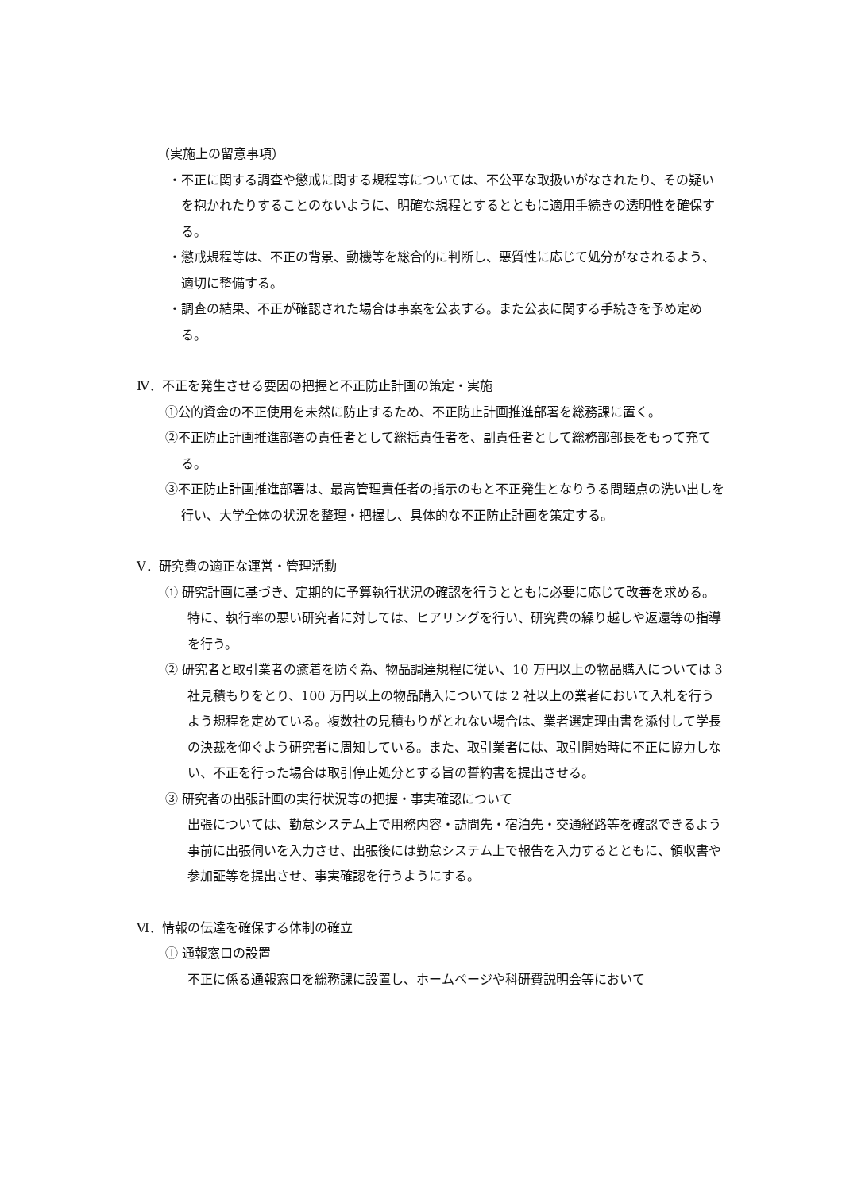（実施上の留意事項）
・不正に関する調査や懲戒に関する規程等については、不公平な取扱いがなされたり、その疑いを抱かれたりすることのないように、明確な規程とするとともに適用手続きの透明性を確保する。
・懲戒規程等は、不正の背景、動機等を総合的に判断し、悪質性に応じて処分がなされるよう、適切に整備する。
・調査の結果、不正が確認された場合は事案を公表する。また公表に関する手続きを予め定める。
Ⅳ．不正を発生させる要因の把握と不正防止計画の策定・実施
①公的資金の不正使用を未然に防止するため、不正防止計画推進部署を総務課に置く。
②不正防止計画推進部署の責任者として総括責任者を、副責任者として総務部部長をもって充てる。
③不正防止計画推進部署は、最高管理責任者の指示のもと不正発生となりうる問題点の洗い出しを行い、大学全体の状況を整理・把握し、具体的な不正防止計画を策定する。
Ⅴ．研究費の適正な運営・管理活動
① 研究計画に基づき、定期的に予算執行状況の確認を行うとともに必要に応じて改善を求める。特に、執行率の悪い研究者に対しては、ヒアリングを行い、研究費の繰り越しや返還等の指導を行う。
② 研究者と取引業者の癒着を防ぐ為、物品調達規程に従い、10 万円以上の物品購入については 3 社見積もりをとり、100 万円以上の物品購入については 2 社以上の業者において入札を行うよう規程を定めている。複数社の見積もりがとれない場合は、業者選定理由書を添付して学長の決裁を仰ぐよう研究者に周知している。また、取引業者には、取引開始時に不正に協力しない、不正を行った場合は取引停止処分とする旨の誓約書を提出させる。
③ 研究者の出張計画の実行状況等の把握・事実確認について
出張については、勤怠システム上で用務内容・訪問先・宿泊先・交通経路等を確認できるよう事前に出張伺いを入力させ、出張後には勤怠システム上で報告を入力するとともに、領収書や参加証等を提出させ、事実確認を行うようにする。
Ⅵ．情報の伝達を確保する体制の確立
① 通報窓口の設置
不正に係る通報窓口を総務課に設置し、ホームページや科研費説明会等において